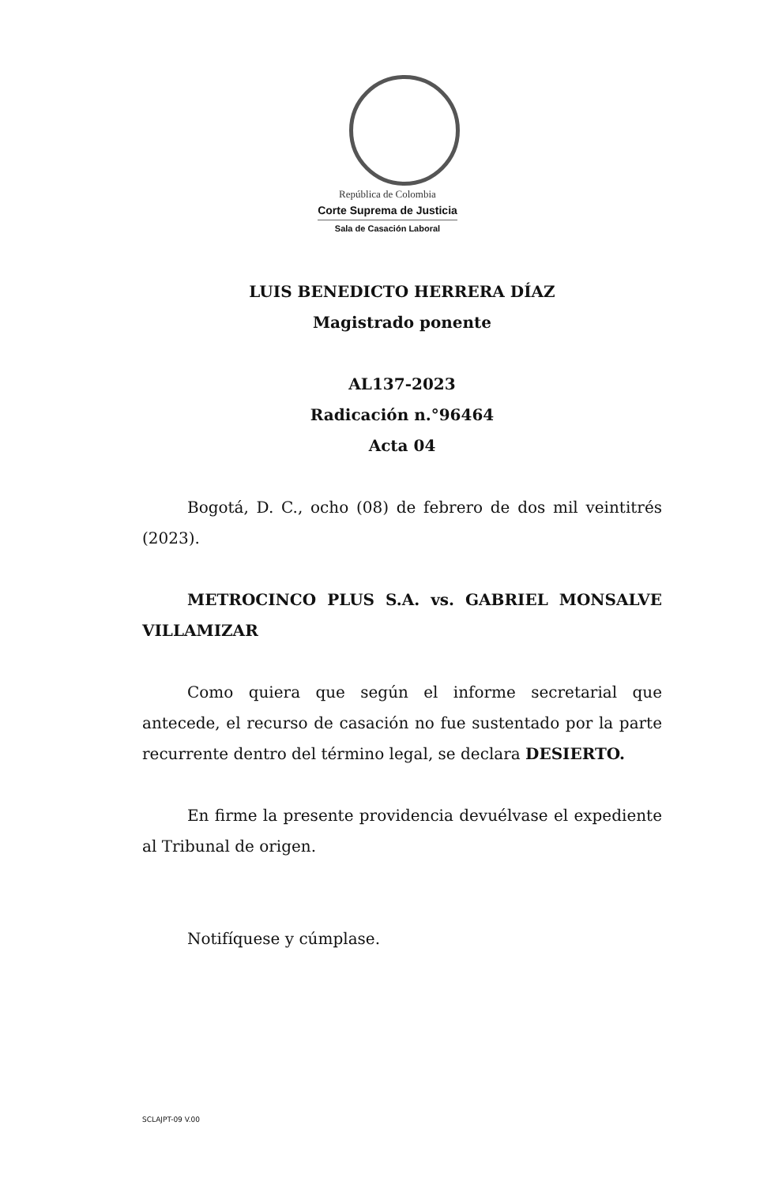República de Colombia
Corte Suprema de Justicia
Sala de Casación Laboral
LUIS BENEDICTO HERRERA DÍAZ
Magistrado ponente
AL137-2023
Radicación n.°96464
Acta 04
Bogotá, D. C., ocho (08) de febrero de dos mil veintitrés (2023).
METROCINCO PLUS S.A. vs. GABRIEL MONSALVE VILLAMIZAR
Como quiera que según el informe secretarial que antecede, el recurso de casación no fue sustentado por la parte recurrente dentro del término legal, se declara DESIERTO.
En firme la presente providencia devuélvase el expediente al Tribunal de origen.
Notifíquese y cúmplase.
SCLAJPT-09 V.00